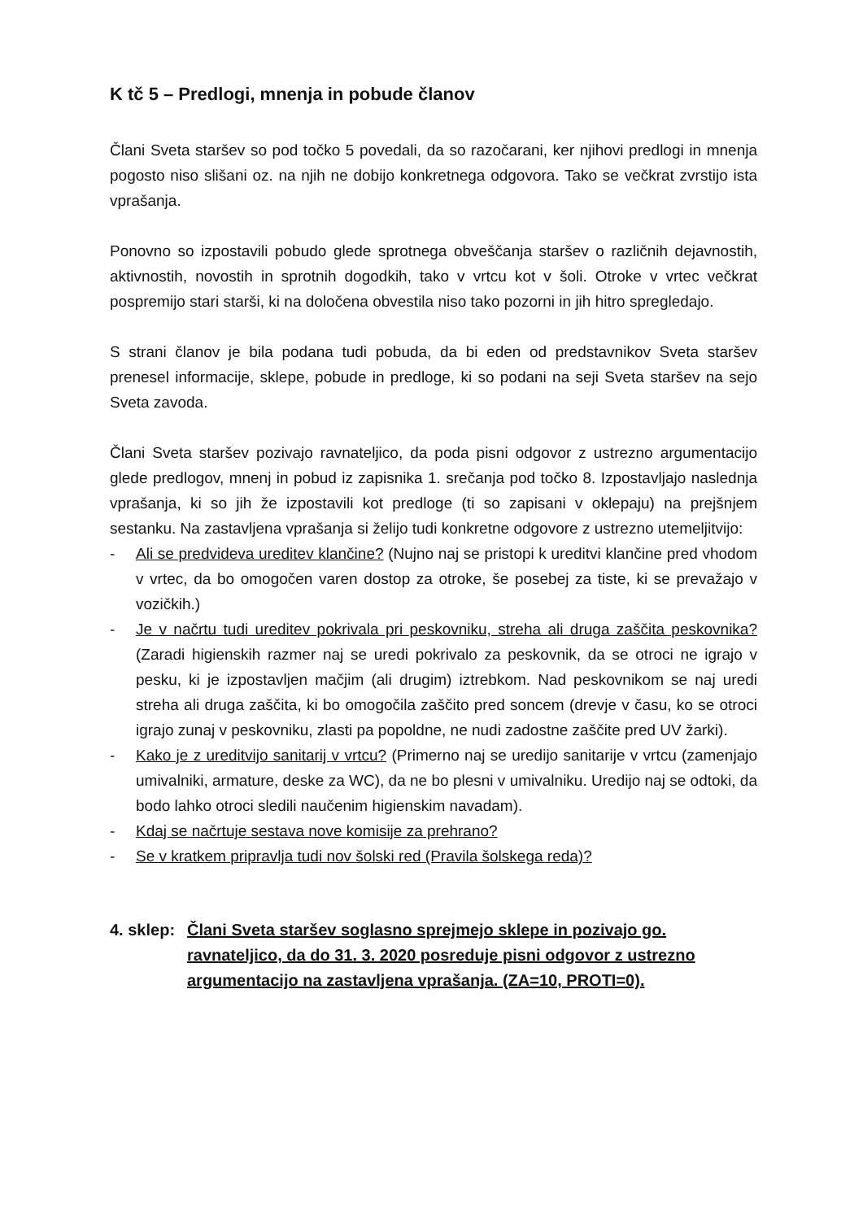K tč 5 – Predlogi, mnenja in pobude članov
Člani Sveta staršev so pod točko 5 povedali, da so razočarani, ker njihovi predlogi in mnenja pogosto niso slišani oz. na njih ne dobijo konkretnega odgovora. Tako se večkrat zvrstijo ista vprašanja.
Ponovno so izpostavili pobudo glede sprotnega obveščanja staršev o različnih dejavnostih, aktivnostih, novostih in sprotnih dogodkih, tako v vrtcu kot v šoli. Otroke v vrtec večkrat pospremijo stari starši, ki na določena obvestila niso tako pozorni in jih hitro spregledajo.
S strani članov je bila podana tudi pobuda, da bi eden od predstavnikov Sveta staršev prenesel informacije, sklepe, pobude in predloge, ki so podani na seji Sveta staršev na sejo Sveta zavoda.
Člani Sveta staršev pozivajo ravnateljico, da poda pisni odgovor z ustrezno argumentacijo glede predlogov, mnenj in pobud iz zapisnika 1. srečanja pod točko 8. Izpostavljajo naslednja vprašanja, ki so jih že izpostavili kot predloge (ti so zapisani v oklepaju) na prejšnjem sestanku. Na zastavljena vprašanja si želijo tudi konkretne odgovore z ustrezno utemeljitvijo:
- Ali se predvideva ureditev klančine? (Nujno naj se pristopi k ureditvi klančine pred vhodom v vrtec, da bo omogočen varen dostop za otroke, še posebej za tiste, ki se prevažajo v vozičkih.)
- Je v načrtu tudi ureditev pokrivala pri peskovniku, streha ali druga zaščita peskovnika? (Zaradi higienskih razmer naj se uredi pokrivalo za peskovnik, da se otroci ne igrajo v pesku, ki je izpostavljen mačjim (ali drugim) iztrebkom. Nad peskovnikom se naj uredi streha ali druga zaščita, ki bo omogočila zaščito pred soncem (drevje v času, ko se otroci igrajo zunaj v peskovniku, zlasti pa popoldne, ne nudi zadostne zaščite pred UV žarki).
- Kako je z ureditvijo sanitarij v vrtcu? (Primerno naj se uredijo sanitarije v vrtcu (zamenjajo umivalniki, armature, deske za WC), da ne bo plesni v umivalniku. Uredijo naj se odtoki, da bodo lahko otroci sledili naučenim higienskim navadam).
- Kdaj se načrtuje sestava nove komisije za prehrano?
- Se v kratkem pripravlja tudi nov šolski red (Pravila šolskega reda)?
4. sklep: Člani Sveta staršev soglasno sprejmejo sklepe in pozivajo go. ravnateljico, da do 31. 3. 2020 posreduje pisni odgovor z ustrezno argumentacijo na zastavljena vprašanja. (ZA=10, PROTI=0).